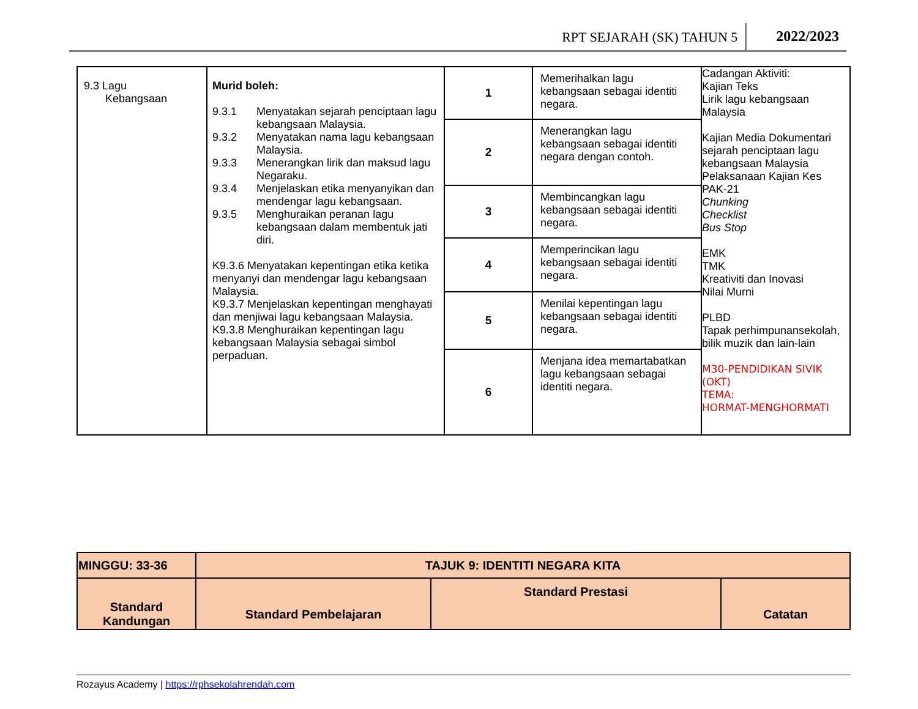RPT SEJARAH (SK) TAHUN 5 2022/2023
| 9.3 Lagu Kebangsaan | Murid boleh: 9.3.1 Menyatakan sejarah penciptaan lagu kebangsaan Malaysia. 9.3.2 Menyatakan nama lagu kebangsaan Malaysia. 9.3.3 Menerangkan lirik dan maksud lagu Negaraku. 9.3.4 Menjelaskan etika menyanyikan dan mendengar lagu kebangsaan. 9.3.5 Menghuraikan peranan lagu kebangsaan dalam membentuk jati diri. K9.3.6 Menyatakan kepentingan etika ketika menyanyi dan mendengar lagu kebangsaan Malaysia. K9.3.7 Menjelaskan kepentingan menghayati dan menjiwai lagu kebangsaan Malaysia. K9.3.8 Menghuraikan kepentingan lagu kebangsaan Malaysia sebagai simbol perpaduan. | 1 | Memerihalkan lagu kebangsaan sebagai identiti negara. | Cadangan Aktiviti: Kajian Teks Lirik lagu kebangsaan Malaysia Kajian Media Dokumentari sejarah penciptaan lagu kebangsaan Malaysia Pelaksanaan Kajian Kes PAK-21 Chunking Checklist Bus Stop EMK TMK Kreativiti dan Inovasi Nilai Murni PLBD Tapak perhimpunansekolah, bilik muzik dan lain-lain M30-PENDIDIKAN SIVIK (OKT) TEMA: HORMAT-MENGHORMATI |
| | | 2 | Menerangkan lagu kebangsaan sebagai identiti negara dengan contoh. | |
| | | 3 | Membincangkan lagu kebangsaan sebagai identiti negara. | |
| | | 4 | Memperincikan lagu kebangsaan sebagai identiti negara. | |
| | | 5 | Menilai kepentingan lagu kebangsaan sebagai identiti negara. | |
| | | 6 | Menjana idea memartabatkan lagu kebangsaan sebagai identiti negara. | |
| MINGGU: 33-36 | TAJUK 9: IDENTITI NEGARA KITA | | |
| --- | --- | --- | --- |
| Standard Kandungan | Standard Pembelajaran | Standard Prestasi | Catatan |
Rozayus Academy | https://rphsekolahrendah.com